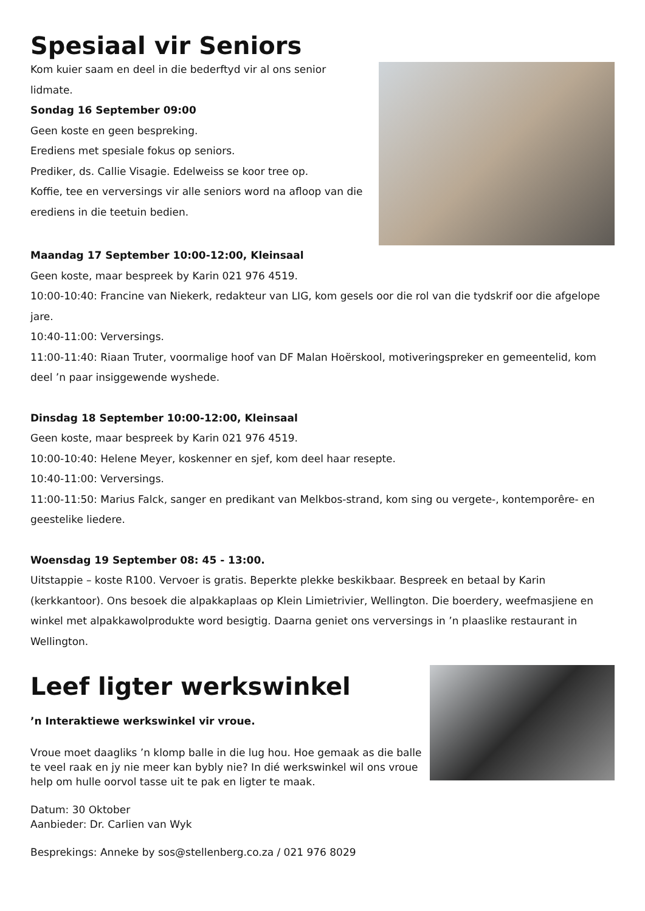Spesiaal vir Seniors
Kom kuier saam en deel in die bederftyd vir al ons senior lidmate.
Sondag 16 September 09:00
Geen koste en geen bespreking.
Erediens met spesiale fokus op seniors.
Prediker, ds. Callie Visagie. Edelweiss se koor tree op.
Koffie, tee en verversings vir alle seniors word na afloop van die erediens in die teetuin bedien.
Maandag 17 September 10:00-12:00, Kleinsaal
Geen koste, maar bespreek by Karin 021 976 4519.
10:00-10:40: Francine van Niekerk, redakteur van LIG, kom gesels oor die rol van die tydskrif oor die afgelope jare.
10:40-11:00: Verversings.
11:00-11:40: Riaan Truter, voormalige hoof van DF Malan Hoërskool, motiveringspreker en gemeentelid, kom deel ’n paar insiggewende wyshede.
Dinsdag 18 September 10:00-12:00, Kleinsaal
Geen koste, maar bespreek by Karin 021 976 4519.
10:00-10:40: Helene Meyer, koskenner en sjef, kom deel haar resepte.
10:40-11:00: Verversings.
11:00-11:50: Marius Falck, sanger en predikant van Melkbos-strand, kom sing ou vergete-, kontemporêre- en geestelike liedere.
Woensdag 19 September 08: 45 - 13:00.
Uitstappie – koste R100. Vervoer is gratis. Beperkte plekke beskikbaar. Bespreek en betaal by Karin (kerkkantoor). Ons besoek die alpakkaplaas op Klein Limietrivier, Wellington. Die boerdery, weefmasjiene en winkel met alpakkawolprodukte word besigtig. Daarna geniet ons verversings in ’n plaaslike restaurant in Wellington.
Leef ligter werkswinkel
’n Interaktiewe werkswinkel vir vroue.
Vroue moet daagliks ’n klomp balle in die lug hou. Hoe gemaak as die balle te veel raak en jy nie meer kan bybly nie? In dié werkswinkel wil ons vroue help om hulle oorvol tasse uit te pak en ligter te maak.
Datum: 30 Oktober
Aanbieder: Dr. Carlien van Wyk
Besprekings: Anneke by sos@stellenberg.co.za / 021 976 8029